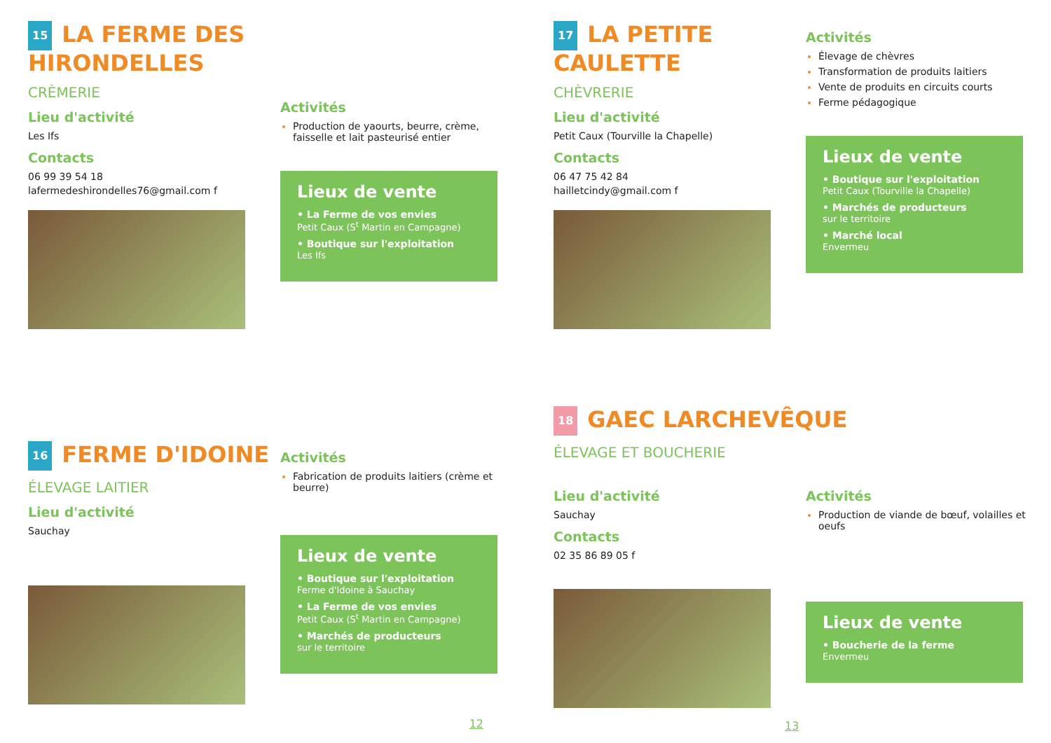15 LA FERME DES HIRONDELLES
CRÈMERIE
Lieu d'activité
Les Ifs
Contacts
06 99 39 54 18
lafermedeshirondelles76@gmail.com f
Activités
Production de yaourts, beurre, crème, faisselle et lait pasteurisé entier
Lieux de vente
• La Ferme de vos envies
Petit Caux (S<sup>t</sup> Martin en Campagne)
• Boutique sur l'exploitation
Les Ifs
17 LA PETITE CAULETTE
CHÈVRERIE
Lieu d'activité
Petit Caux (Tourville la Chapelle)
Contacts
06 47 75 42 84
hailletcindy@gmail.com f
Activités
Élevage de chèvres
Transformation de produits laitiers
Vente de produits en circuits courts
Ferme pédagogique
Lieux de vente
• Boutique sur l'exploitation
Petit Caux (Tourville la Chapelle)
• Marchés de producteurs
sur le territoire
• Marché local
Envermeu
16 FERME D'IDOINE
ÉLEVAGE LAITIER
Lieu d'activité
Sauchay
Activités
Fabrication de produits laitiers (crème et beurre)
Lieux de vente
• Boutique sur l'exploitation
Ferme d'Idoine à Sauchay
• La Ferme de vos envies
Petit Caux (S<sup>t</sup> Martin en Campagne)
• Marchés de producteurs
sur le territoire
12
18 GAEC LARCHEVÊQUE
ÉLEVAGE ET BOUCHERIE
Lieu d'activité
Sauchay
Contacts
02 35 86 89 05 f
Activités
Production de viande de bœuf, volailles et oeufs
Lieux de vente
• Boucherie de la ferme
Envermeu
13